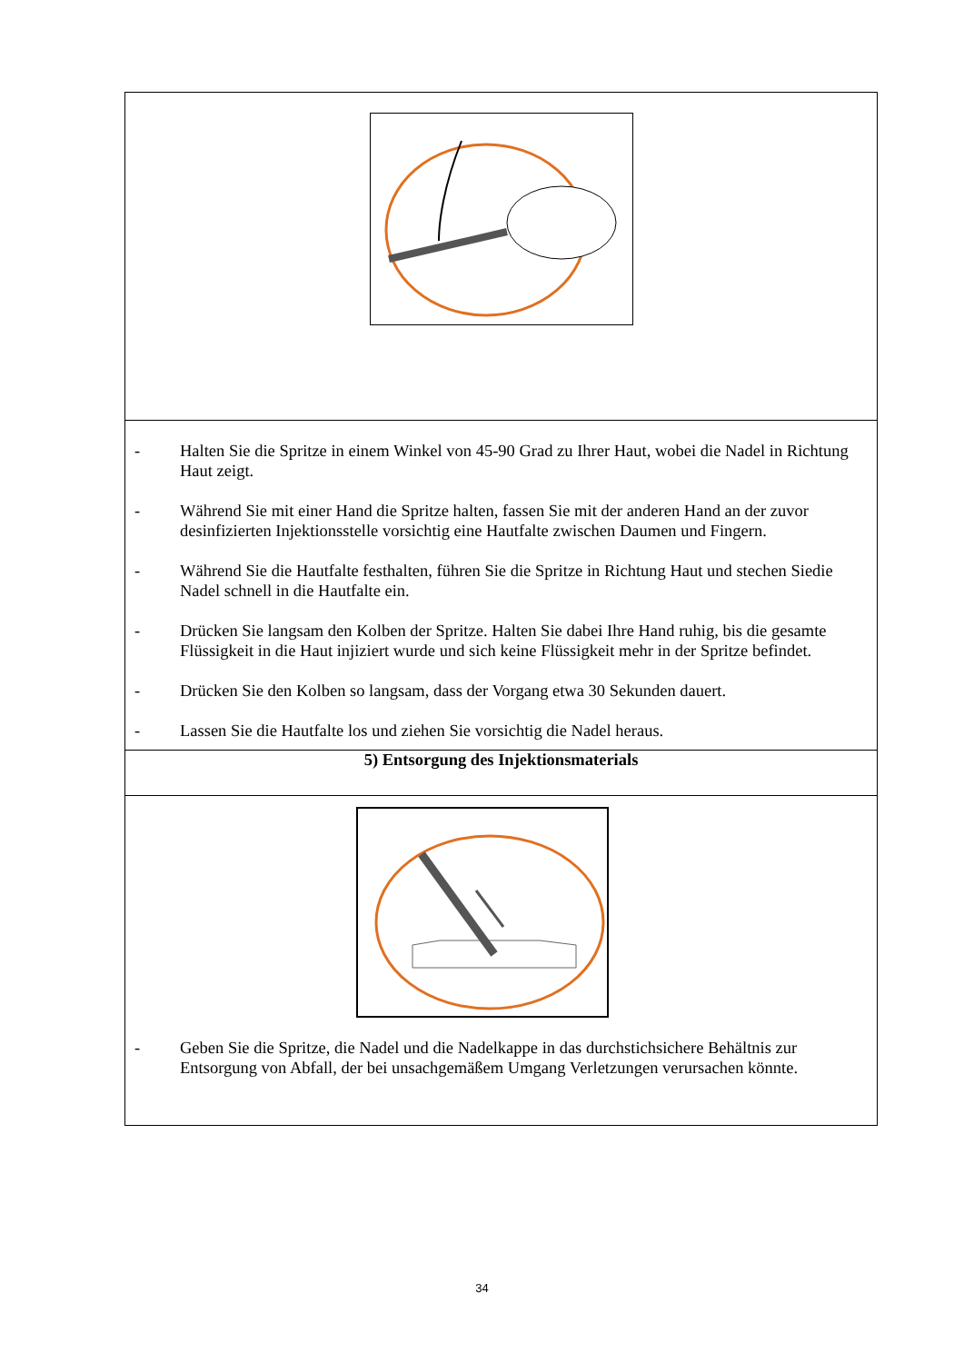- Halten Sie die Spritze in einem Winkel von 45-90 Grad zu Ihrer Haut, wobei die Nadel in Richtung Haut zeigt.
- Während Sie mit einer Hand die Spritze halten, fassen Sie mit der anderen Hand an der zuvor desinfizierten Injektionsstelle vorsichtig eine Hautfalte zwischen Daumen und Fingern.
- Während Sie die Hautfalte festhalten, führen Sie die Spritze in Richtung Haut und stechen Siedie Nadel schnell in die Hautfalte ein.
- Drücken Sie langsam den Kolben der Spritze. Halten Sie dabei Ihre Hand ruhig, bis die gesamte Flüssigkeit in die Haut injiziert wurde und sich keine Flüssigkeit mehr in der Spritze befindet.
- Drücken Sie den Kolben so langsam, dass der Vorgang etwa 30 Sekunden dauert.
- Lassen Sie die Hautfalte los und ziehen Sie vorsichtig die Nadel heraus.
5) Entsorgung des Injektionsmaterials
- Geben Sie die Spritze, die Nadel und die Nadelkappe in das durchstichsichere Behältnis zur Entsorgung von Abfall, der bei unsachgemäßem Umgang Verletzungen verursachen könnte.
34